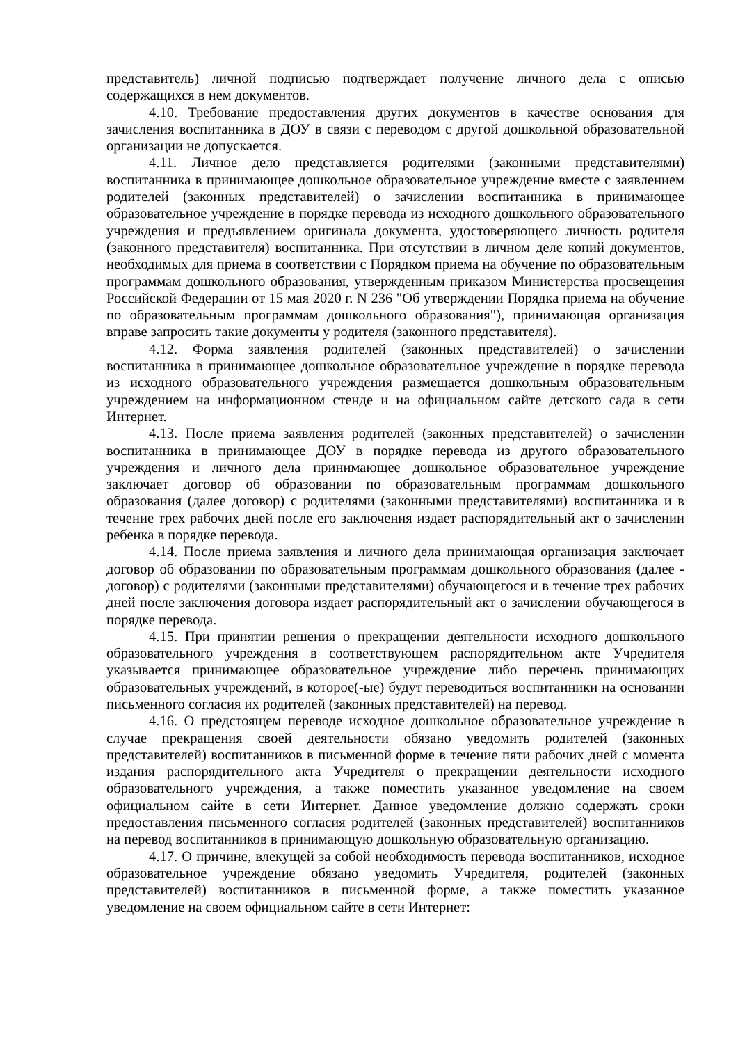представитель) личной подписью подтверждает получение личного дела с описью содержащихся в нем документов.
4.10. Требование предоставления других документов в качестве основания для зачисления воспитанника в ДОУ в связи с переводом с другой дошкольной образовательной организации не допускается.
4.11. Личное дело представляется родителями (законными представителями) воспитанника в принимающее дошкольное образовательное учреждение вместе с заявлением родителей (законных представителей) о зачислении воспитанника в принимающее образовательное учреждение в порядке перевода из исходного дошкольного образовательного учреждения и предъявлением оригинала документа, удостоверяющего личность родителя (законного представителя) воспитанника. При отсутствии в личном деле копий документов, необходимых для приема в соответствии с Порядком приема на обучение по образовательным программам дошкольного образования, утвержденным приказом Министерства просвещения Российской Федерации от 15 мая 2020 г. N 236 "Об утверждении Порядка приема на обучение по образовательным программам дошкольного образования"), принимающая организация вправе запросить такие документы у родителя (законного представителя).
4.12. Форма заявления родителей (законных представителей) о зачислении воспитанника в принимающее дошкольное образовательное учреждение в порядке перевода из исходного образовательного учреждения размещается дошкольным образовательным учреждением на информационном стенде и на официальном сайте детского сада в сети Интернет.
4.13. После приема заявления родителей (законных представителей) о зачислении воспитанника в принимающее ДОУ в порядке перевода из другого образовательного учреждения и личного дела принимающее дошкольное образовательное учреждение заключает договор об образовании по образовательным программам дошкольного образования (далее договор) с родителями (законными представителями) воспитанника и в течение трех рабочих дней после его заключения издает распорядительный акт о зачислении ребенка в порядке перевода.
4.14. После приема заявления и личного дела принимающая организация заключает договор об образовании по образовательным программам дошкольного образования (далее - договор) с родителями (законными представителями) обучающегося и в течение трех рабочих дней после заключения договора издает распорядительный акт о зачислении обучающегося в порядке перевода.
4.15. При принятии решения о прекращении деятельности исходного дошкольного образовательного учреждения в соответствующем распорядительном акте Учредителя указывается принимающее образовательное учреждение либо перечень принимающих образовательных учреждений, в которое(-ые) будут переводиться воспитанники на основании письменного согласия их родителей (законных представителей) на перевод.
4.16. О предстоящем переводе исходное дошкольное образовательное учреждение в случае прекращения своей деятельности обязано уведомить родителей (законных представителей) воспитанников в письменной форме в течение пяти рабочих дней с момента издания распорядительного акта Учредителя о прекращении деятельности исходного образовательного учреждения, а также поместить указанное уведомление на своем официальном сайте в сети Интернет. Данное уведомление должно содержать сроки предоставления письменного согласия родителей (законных представителей) воспитанников на перевод воспитанников в принимающую дошкольную образовательную организацию.
4.17. О причине, влекущей за собой необходимость перевода воспитанников, исходное образовательное учреждение обязано уведомить Учредителя, родителей (законных представителей) воспитанников в письменной форме, а также поместить указанное уведомление на своем официальном сайте в сети Интернет: